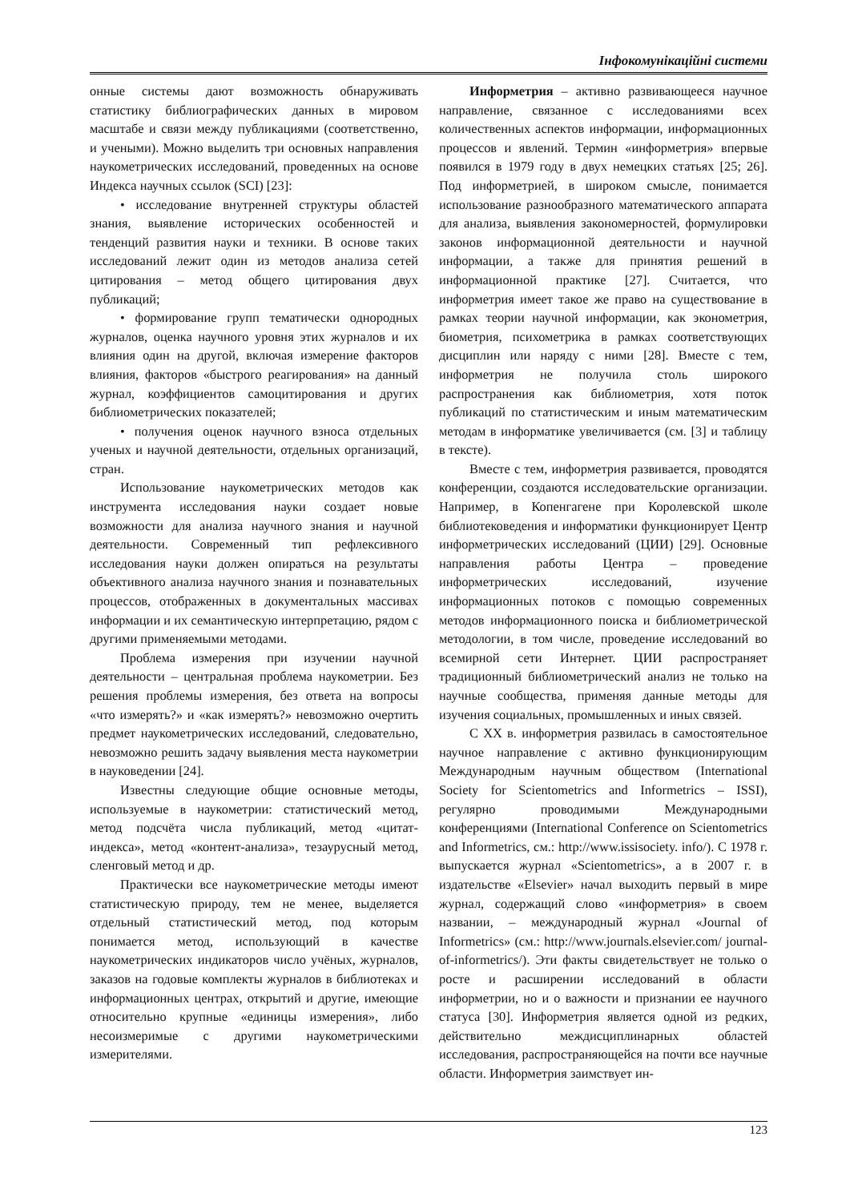Інфокомунікаційні системи
онные системы дают возможность обнаруживать статистику библиографических данных в мировом масштабе и связи между публикациями (соответственно, и учеными). Можно выделить три основных направления наукометрических исследований, проведенных на основе Индекса научных ссылок (SCI) [23]:
• исследование внутренней структуры областей знания, выявление исторических особенностей и тенденций развития науки и техники. В основе таких исследований лежит один из методов анализа сетей цитирования – метод общего цитирования двух публикаций;
• формирование групп тематически однородных журналов, оценка научного уровня этих журналов и их влияния один на другой, включая измерение факторов влияния, факторов «быстрого реагирования» на данный журнал, коэффициентов самоцитирования и других библиометрических показателей;
• получения оценок научного взноса отдельных ученых и научной деятельности, отдельных организаций, стран.
Использование наукометрических методов как инструмента исследования науки создает новые возможности для анализа научного знания и научной деятельности. Современный тип рефлексивного исследования науки должен опираться на результаты объективного анализа научного знания и познавательных процессов, отображенных в документальных массивах информации и их семантическую интерпретацию, рядом с другими применяемыми методами.
Проблема измерения при изучении научной деятельности – центральная проблема наукометрии. Без решения проблемы измерения, без ответа на вопросы «что измерять?» и «как измерять?» невозможно очертить предмет наукометрических исследований, следовательно, невозможно решить задачу выявления места наукометрии в науковедении [24].
Известны следующие общие основные методы, используемые в наукометрии: статистический метод, метод подсчёта числа публикаций, метод «цитат-индекса», метод «контент-анализа», тезаурусный метод, сленговый метод и др.
Практически все наукометрические методы имеют статистическую природу, тем не менее, выделяется отдельный статистический метод, под которым понимается метод, использующий в качестве наукометрических индикаторов число учёных, журналов, заказов на годовые комплекты журналов в библиотеках и информационных центрах, открытий и другие, имеющие относительно крупные «единицы измерения», либо несоизмеримые с другими наукометрическими измерителями.
Информетрия – активно развивающееся научное направление, связанное с исследованиями всех количественных аспектов информации, информационных процессов и явлений. Термин «информетрия» впервые появился в 1979 году в двух немецких статьях [25; 26]. Под информетрией, в широком смысле, понимается использование разнообразного математического аппарата для анализа, выявления закономерностей, формулировки законов информационной деятельности и научной информации, а также для принятия решений в информационной практике [27]. Считается, что информетрия имеет такое же право на существование в рамках теории научной информации, как эконометрия, биометрия, психометрика в рамках соответствующих дисциплин или наряду с ними [28]. Вместе с тем, информетрия не получила столь широкого распространения как библиометрия, хотя поток публикаций по статистическим и иным математическим методам в информатике увеличивается (см. [3] и таблицу в тексте).
Вместе с тем, информетрия развивается, проводятся конференции, создаются исследовательские организации. Например, в Копенгагене при Королевской школе библиотековедения и информатики функционирует Центр информетрических исследований (ЦИИ) [29]. Основные направления работы Центра – проведение информетрических исследований, изучение информационных потоков с помощью современных методов информационного поиска и библиометрической методологии, в том числе, проведение исследований во всемирной сети Интернет. ЦИИ распространяет традиционный библиометрический анализ не только на научные сообщества, применяя данные методы для изучения социальных, промышленных и иных связей.
С XX в. информетрия развилась в самостоятельное научное направление с активно функционирующим Международным научным обществом (International Society for Scientometrics and Informetrics – ISSI), регулярно проводимыми Международными конференциями (International Conference on Scientometrics and Informetrics, см.: http://www.issisociety. info/). С 1978 г. выпускается журнал «Scientometrics», а в 2007 г. в издательстве «Elsevier» начал выходить первый в мире журнал, содержащий слово «информетрия» в своем названии, – международный журнал «Journal of Informetrics» (см.: http://www.journals.elsevier.com/ journal-of-informetrics/). Эти факты свидетельствует не только о росте и расширении исследований в области информетрии, но и о важности и признании ее научного статуса [30]. Информетрия является одной из редких, действительно междисциплинарных областей исследования, распространяющейся на почти все научные области. Информетрия заимствует ин-
123